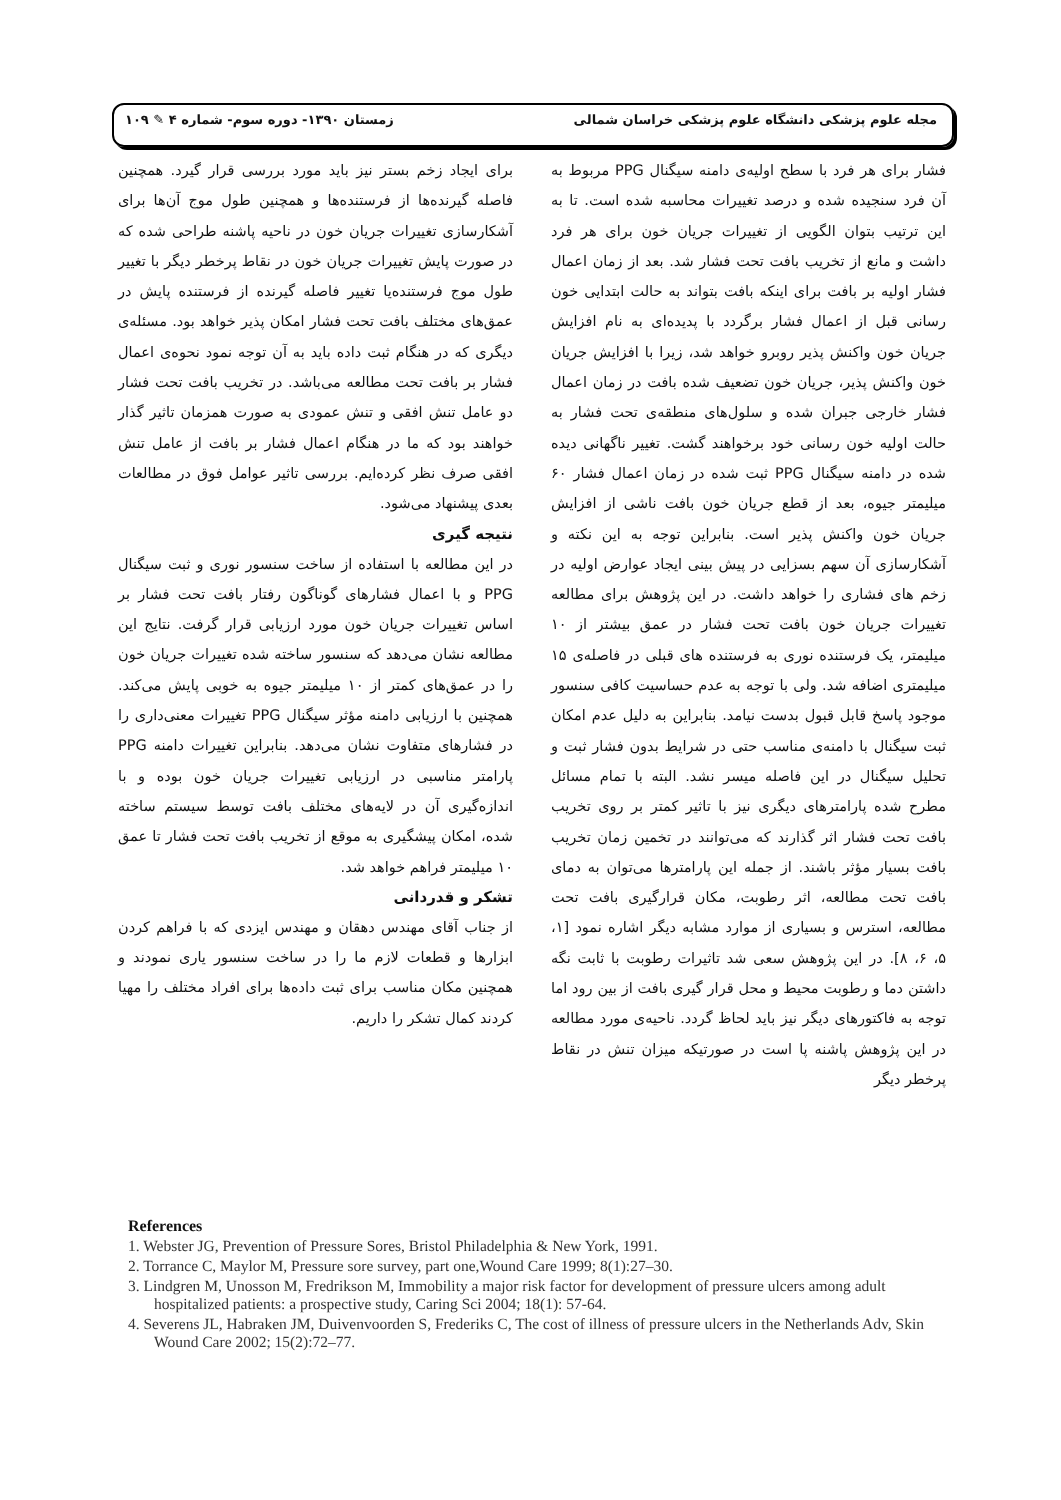مجله علوم پزشکی دانشگاه علوم پزشکی خراسان شمالی زمستان ۱۳۹۰- دوره سوم- شماره ۴ ✎ ۱۰۹
فشار برای هر فرد با سطح اولیه‌ی دامنه سیگنال PPG مربوط به آن فرد سنجیده شده و درصد تغییرات محاسبه شده است. تا به این ترتیب بتوان الگویی از تغییرات جریان خون برای هر فرد داشت و مانع از تخریب بافت تحت فشار شد. بعد از زمان اعمال فشار اولیه بر بافت برای اینکه بافت بتواند به حالت ابتدایی خون رسانی قبل از اعمال فشار برگردد با پدیده‌ای به نام افزایش جریان خون واکنش پذیر روبرو خواهد شد، زیرا با افزایش جریان خون واکنش پذیر، جریان خون تضعیف شده بافت در زمان اعمال فشار خارجی جبران شده و سلول‌های منطقه‌ی تحت فشار به حالت اولیه خون رسانی خود برخواهند گشت. تغییر ناگهانی دیده شده در دامنه سیگنال PPG ثبت شده در زمان اعمال فشار ۶۰ میلیمتر جیوه، بعد از قطع جریان خون بافت ناشی از افزایش جریان خون واکنش پذیر است. بنابراین توجه به این نکته و آشکارسازی آن سهم بسزایی در پیش بینی ایجاد عوارض اولیه در زخم های فشاری را خواهد داشت. در این پژوهش برای مطالعه تغییرات جریان خون بافت تحت فشار در عمق بیشتر از ۱۰ میلیمتر، یک فرستنده نوری به فرستنده های قبلی در فاصله‌ی ۱۵ میلیمتری اضافه شد. ولی با توجه به عدم حساسیت کافی سنسور موجود پاسخ قابل قبول بدست نیامد. بنابراین به دلیل عدم امکان ثبت سیگنال با دامنه‌ی مناسب حتی در شرایط بدون فشار ثبت و تحلیل سیگنال در این فاصله میسر نشد. البته با تمام مسائل مطرح شده پارامترهای دیگری نیز با تاثیر کمتر بر روی تخریب بافت تحت فشار اثر گذارند که می‌توانند در تخمین زمان تخریب بافت بسیار مؤثر باشند. از جمله این پارامترها می‌توان به دمای بافت تحت مطالعه، اثر رطوبت، مکان قرارگیری بافت تحت مطالعه، استرس و بسیاری از موارد مشابه دیگر اشاره نمود [۱، ۵، ۶، ۸]. در این پژوهش سعی شد تاثیرات رطوبت با ثابت نگه داشتن دما و رطوبت محیط و محل قرار گیری بافت از بین رود اما توجه به فاکتورهای دیگر نیز باید لحاظ گردد. ناحیه‌ی مورد مطالعه در این پژوهش پاشنه پا است در صورتیکه میزان تنش در نقاط پرخطر دیگر
برای ایجاد زخم بستر نیز باید مورد بررسی قرار گیرد. همچنین فاصله گیرنده‌ها از فرستنده‌ها و همچنین طول موج آن‌ها برای آشکارسازی تغییرات جریان خون در ناحیه پاشنه طراحی شده که در صورت پایش تغییرات جریان خون در نقاط پرخطر دیگر با تغییر طول موج فرستنده‌یا تغییر فاصله گیرنده از فرستنده پایش در عمق‌های مختلف بافت تحت فشار امکان پذیر خواهد بود. مسئله‌ی دیگری که در هنگام ثبت داده باید به آن توجه نمود نحوه‌ی اعمال فشار بر بافت تحت مطالعه می‌باشد. در تخریب بافت تحت فشار دو عامل تنش افقی و تنش عمودی به صورت همزمان تاثیر گذار خواهند بود که ما در هنگام اعمال فشار بر بافت از عامل تنش افقی صرف نظر کرده‌ایم. بررسی تاثیر عوامل فوق در مطالعات بعدی پیشنهاد می‌شود.
نتیجه گیری
در این مطالعه با استفاده از ساخت سنسور نوری و ثبت سیگنال PPG و با اعمال فشارهای گوناگون رفتار بافت تحت فشار بر اساس تغییرات جریان خون مورد ارزیابی قرار گرفت. نتایج این مطالعه نشان می‌دهد که سنسور ساخته شده تغییرات جریان خون را در عمق‌های کمتر از ۱۰ میلیمتر جیوه به خوبی پایش می‌کند. همچنین با ارزیابی دامنه مؤثر سیگنال PPG تغییرات معنی‌داری را در فشارهای متفاوت نشان می‌دهد. بنابراین تغییرات دامنه PPG پارامتر مناسبی در ارزیابی تغییرات جریان خون بوده و با اندازه‌گیری آن در لایه‌های مختلف بافت توسط سیستم ساخته شده، امکان پیشگیری به موقع از تخریب بافت تحت فشار تا عمق ۱۰ میلیمتر فراهم خواهد شد.
تشکر و قدردانی
از جناب آقای مهندس دهقان و مهندس ایزدی که با فراهم کردن ابزارها و قطعات لازم ما را در ساخت سنسور یاری نمودند و همچنین مکان مناسب برای ثبت داده‌ها برای افراد مختلف را مهیا کردند کمال تشکر را داریم.
References
1. Webster JG, Prevention of Pressure Sores, Bristol Philadelphia & New York, 1991.
2. Torrance C, Maylor M, Pressure sore survey, part one,Wound Care 1999; 8(1):27–30.
3. Lindgren M, Unosson M, Fredrikson M, Immobility a major risk factor for development of pressure ulcers among adult hospitalized patients: a prospective study, Caring Sci 2004; 18(1): 57-64.
4. Severens JL, Habraken JM, Duivenvoorden S, Frederiks C, The cost of illness of pressure ulcers in the Netherlands Adv, Skin Wound Care 2002; 15(2):72–77.